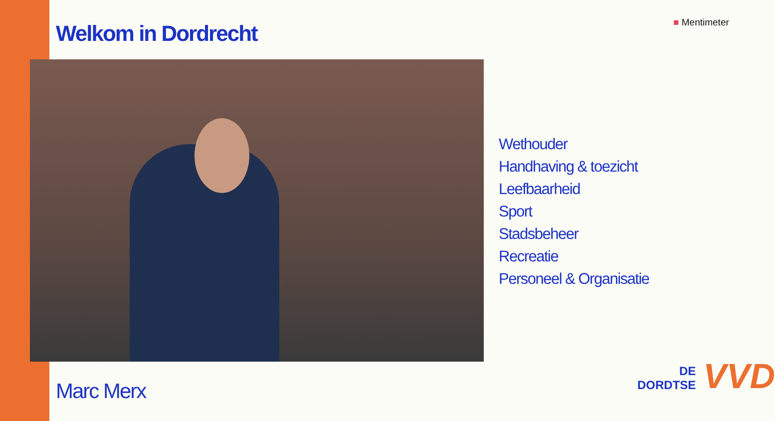Welkom in Dordrecht ■ Mentimeter
Wethouder
Handhaving & toezicht
Leefbaarheid
Sport
Stadsbeheer
Recreatie
Personeel & Organisatie
Marc Merx
DE
DORDTSE
VVD